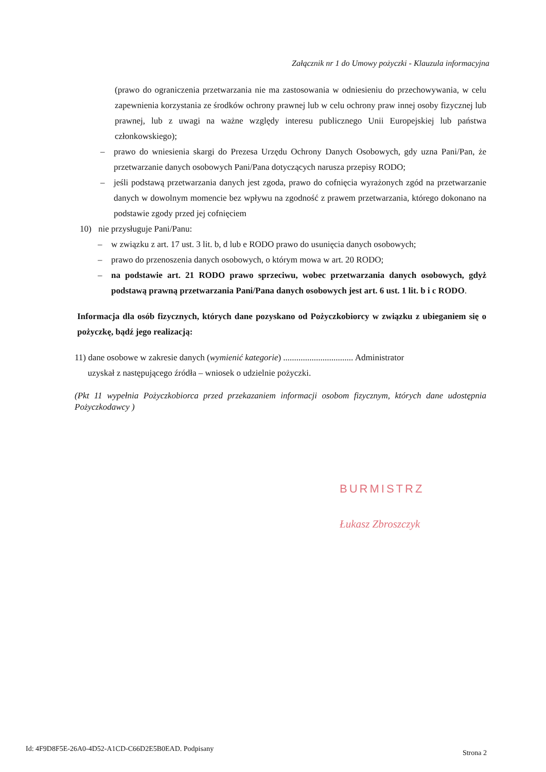Załącznik nr 1 do Umowy pożyczki - Klauzula informacyjna
(prawo do ograniczenia przetwarzania nie ma zastosowania w odniesieniu do przechowywania, w celu zapewnienia korzystania ze środków ochrony prawnej lub w celu ochrony praw innej osoby fizycznej lub prawnej, lub z uwagi na ważne względy interesu publicznego Unii Europejskiej lub państwa członkowskiego);
– prawo do wniesienia skargi do Prezesa Urzędu Ochrony Danych Osobowych, gdy uzna Pani/Pan, że przetwarzanie danych osobowych Pani/Pana dotyczących narusza przepisy RODO;
– jeśli podstawą przetwarzania danych jest zgoda, prawo do cofnięcia wyrażonych zgód na przetwarzanie danych w dowolnym momencie bez wpływu na zgodność z prawem przetwarzania, którego dokonano na podstawie zgody przed jej cofnięciem
10) nie przysługuje Pani/Panu:
– w związku z art. 17 ust. 3 lit. b, d lub e RODO prawo do usunięcia danych osobowych;
– prawo do przenoszenia danych osobowych, o którym mowa w art. 20 RODO;
– na podstawie art. 21 RODO prawo sprzeciwu, wobec przetwarzania danych osobowych, gdyż podstawą prawną przetwarzania Pani/Pana danych osobowych jest art. 6 ust. 1 lit. b i c RODO.
Informacja dla osób fizycznych, których dane pozyskano od Pożyczkobiorcy w związku z ubieganiem się o pożyczkę, bądź jego realizacją:
11) dane osobowe w zakresie danych (wymienić kategorie) ................................ Administrator
uzyskał z następującego źródła – wniosek o udzielnie pożyczki.
(Pkt 11 wypełnia Pożyczkobiorca przed przekazaniem informacji osobom fizycznym, których dane udostępnia Pożyczkodawcy )
BURMISTRZ
Łukasz Zbroszczyk
Id: 4F9D8F5E-26A0-4D52-A1CD-C66D2E5B0EAD. Podpisany
Strona 2